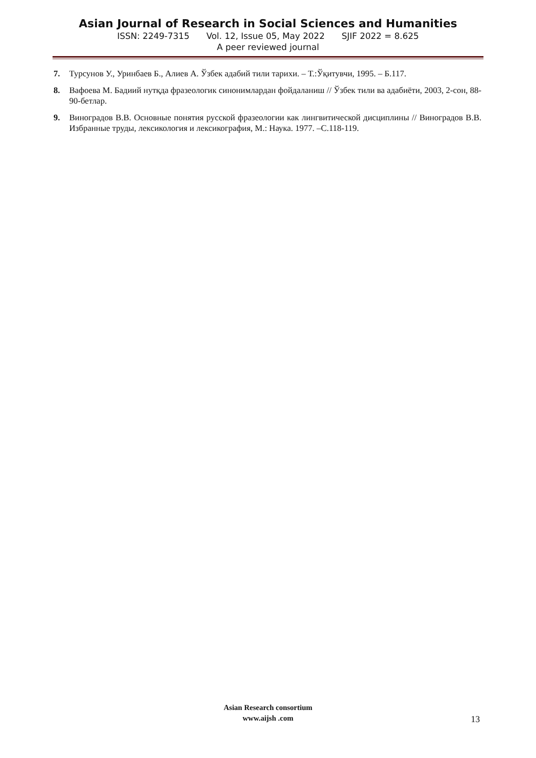Asian Journal of Research in Social Sciences and Humanities
ISSN: 2249-7315 Vol. 12, Issue 05, May 2022 SJIF 2022 = 8.625
A peer reviewed journal
7. Турсунов У., Уринбаев Б., Алиев А. Ўзбек адабий тили тарихи. – Т.:Ўқитувчи, 1995. – Б.117.
8. Вафоева М. Бадиий нутқда фразеологик синонимлардан фойдаланиш // Ўзбек тили ва адабиёти, 2003, 2-сон, 88-90-бетлар.
9. Виноградов В.В. Основные понятия русской фразеологии как лингвитической дисциплины // Виноградов В.В. Избранные труды, лексикология и лексикография, М.: Наука. 1977. –С.118-119.
Asian Research consortium
www.aijsh .com
13